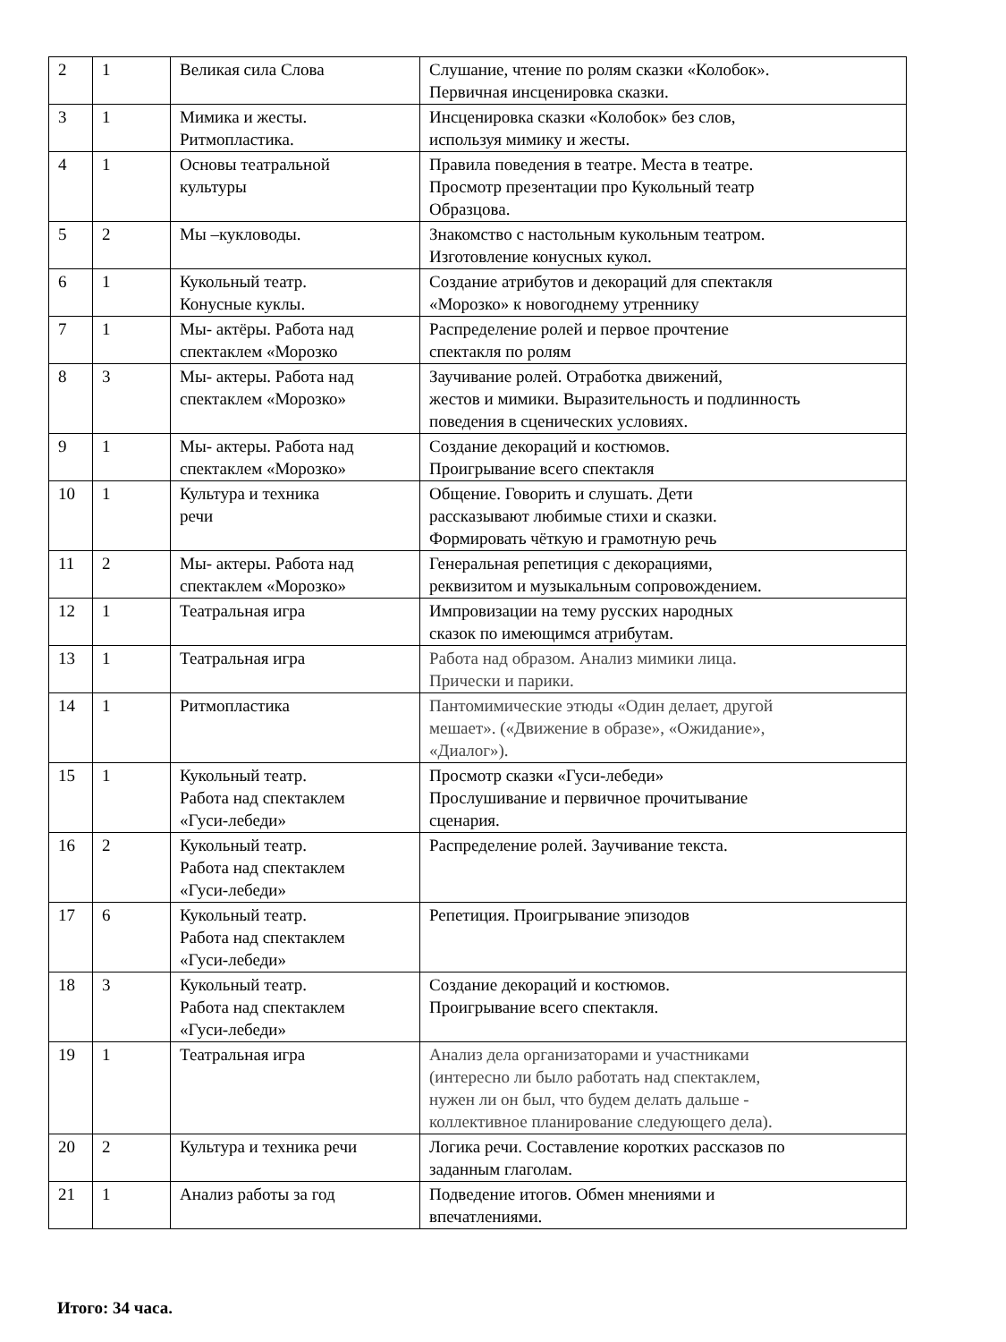| 2 | 1 | Великая сила Слова | Слушание, чтение по ролям сказки «Колобок». Первичная инсценировка сказки. |
| 3 | 1 | Мимика и жесты. Ритмопластика. | Инсценировка сказки «Колобок» без слов, используя мимику и жесты. |
| 4 | 1 | Основы театральной культуры | Правила поведения в театре. Места в театре. Просмотр презентации про Кукольный театр Образцова. |
| 5 | 2 | Мы –кукловоды. | Знакомство с настольным кукольным театром. Изготовление конусных кукол. |
| 6 | 1 | Кукольный театр. Конусные куклы. | Создание атрибутов и декораций для спектакля «Морозко» к новогоднему утреннику |
| 7 | 1 | Мы- актёры. Работа над спектаклем «Морозко | Распределение ролей и первое прочтение спектакля по ролям |
| 8 | 3 | Мы- актеры. Работа над спектаклем «Морозко» | Заучивание ролей. Отработка движений, жестов и мимики. Выразительность и подлинность поведения в сценических условиях. |
| 9 | 1 | Мы- актеры. Работа над спектаклем «Морозко» | Создание декораций и костюмов. Проигрывание всего спектакля |
| 10 | 1 | Культура и техника речи | Общение. Говорить и слушать. Дети рассказывают любимые стихи и сказки. Формировать чёткую и грамотную речь |
| 11 | 2 | Мы- актеры. Работа над спектаклем «Морозко» | Генеральная репетиция с декорациями, реквизитом и музыкальным сопровождением. |
| 12 | 1 | Театральная игра | Импровизации на тему русских народных сказок по имеющимся атрибутам. |
| 13 | 1 | Театральная игра | Работа над образом. Анализ мимики лица. Прически и парики. |
| 14 | 1 | Ритмопластика | Пантомимические этюды «Один делает, другой мешает». («Движение в образе», «Ожидание», «Диалог»). |
| 15 | 1 | Кукольный театр. Работа над спектаклем «Гуси-лебеди» | Просмотр сказки «Гуси-лебеди» Прослушивание и первичное прочитывание сценария. |
| 16 | 2 | Кукольный театр. Работа над спектаклем «Гуси-лебеди» | Распределение ролей. Заучивание текста. |
| 17 | 6 | Кукольный театр. Работа над спектаклем «Гуси-лебеди» | Репетиция. Проигрывание эпизодов |
| 18 | 3 | Кукольный театр. Работа над спектаклем «Гуси-лебеди» | Создание декораций и костюмов. Проигрывание всего спектакля. |
| 19 | 1 | Театральная игра | Анализ дела организаторами и участниками (интересно ли было работать над спектаклем, нужен ли он был, что будем делать дальше - коллективное планирование следующего дела). |
| 20 | 2 | Культура и техника речи | Логика речи. Составление коротких рассказов по заданным глаголам. |
| 21 | 1 | Анализ работы за год | Подведение итогов. Обмен мнениями и впечатлениями. |
Итого: 34 часа.